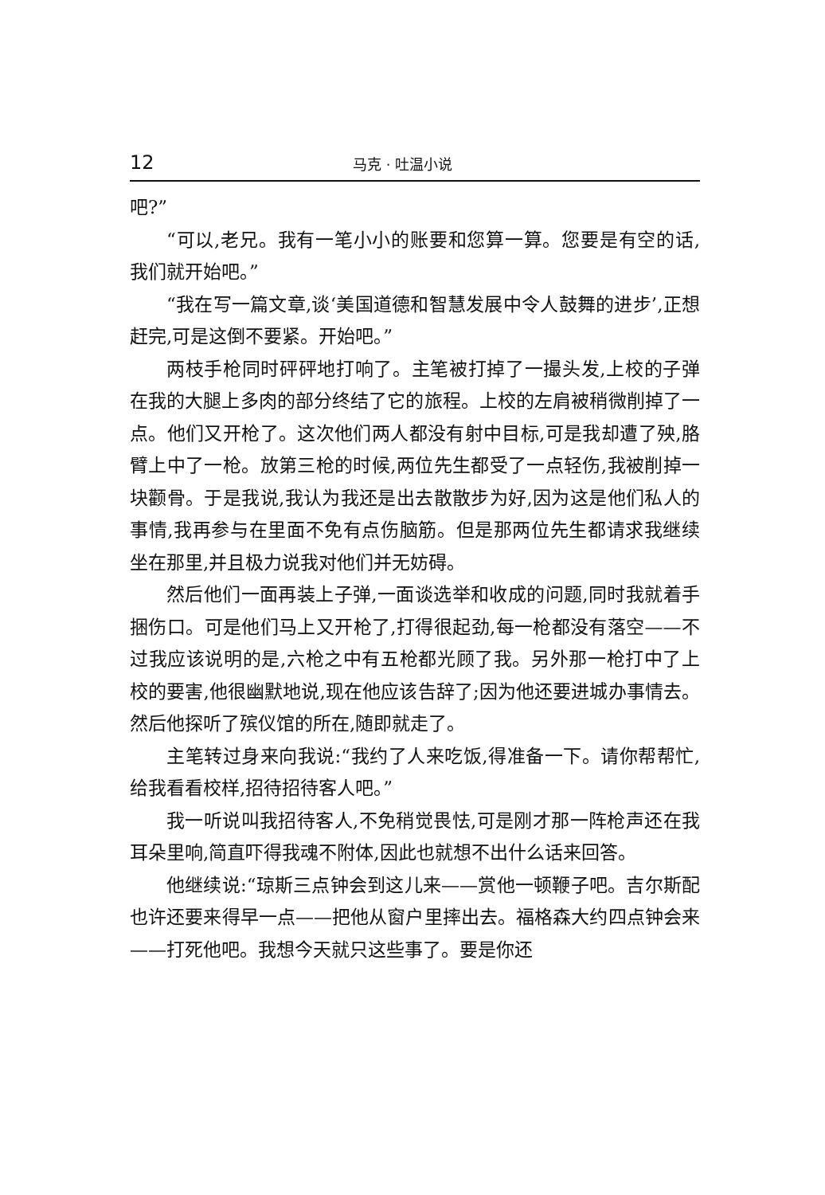12 马克 · 吐温小说
吧?”
“可以,老兄。我有一笔小小的账要和您算一算。您要是有空的话,我们就开始吧。”
“我在写一篇文章,谈‘美国道德和智慧发展中令人鼓舞的进步’,正想赶完,可是这倒不要紧。开始吧。”
两枝手枪同时砰砰地打响了。主笔被打掉了一撮头发,上校的子弹在我的大腿上多肉的部分终结了它的旅程。上校的左肩被稍微削掉了一点。他们又开枪了。这次他们两人都没有射中目标,可是我却遭了殃,胳臂上中了一枪。放第三枪的时候,两位先生都受了一点轻伤,我被削掉一块颧骨。于是我说,我认为我还是出去散散步为好,因为这是他们私人的事情,我再参与在里面不免有点伤脑筋。但是那两位先生都请求我继续坐在那里,并且极力说我对他们并无妨碍。
然后他们一面再装上子弹,一面谈选举和收成的问题,同时我就着手捆伤口。可是他们马上又开枪了,打得很起劲,每一枪都没有落空——不过我应该说明的是,六枪之中有五枪都光顾了我。另外那一枪打中了上校的要害,他很幽默地说,现在他应该告辞了;因为他还要进城办事情去。然后他探听了殡仪馆的所在,随即就走了。
主笔转过身来向我说:“我约了人来吃饭,得准备一下。请你帮帮忙,给我看看校样,招待招待客人吧。”
我一听说叫我招待客人,不免稍觉畏怯,可是刚才那一阵枪声还在我耳朵里响,简直吓得我魂不附体,因此也就想不出什么话来回答。
他继续说:“琼斯三点钟会到这儿来——赏他一顿鞭子吧。吉尔斯配也许还要来得早一点——把他从窗户里摔出去。福格森大约四点钟会来——打死他吧。我想今天就只这些事了。要是你还